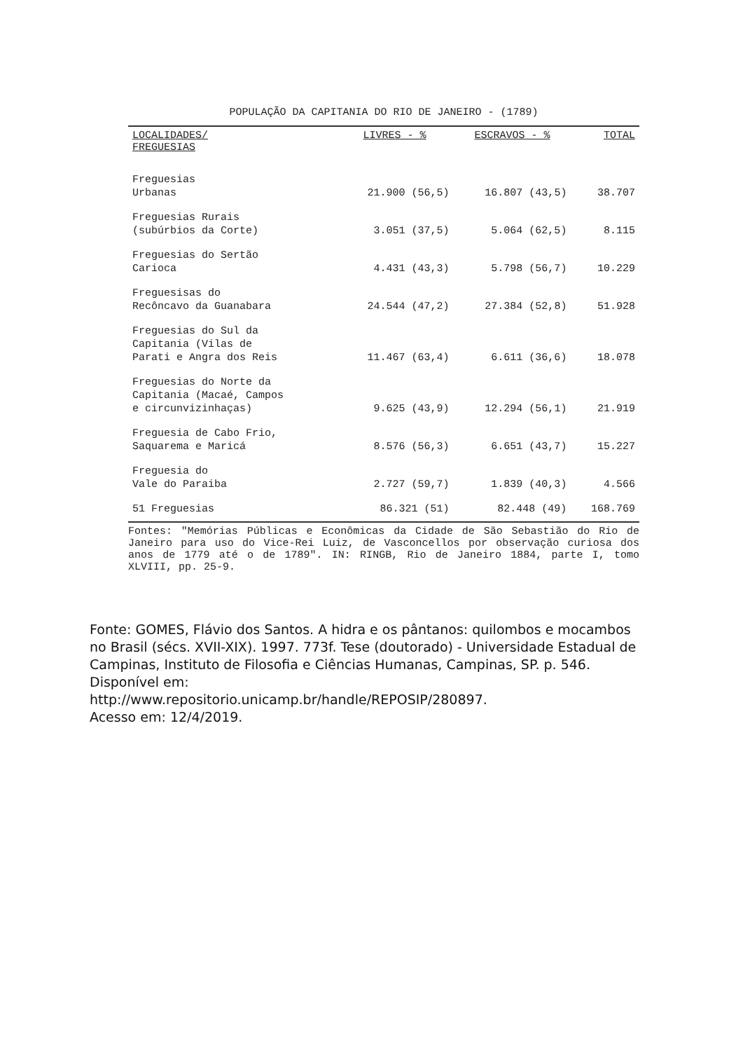POPULAÇÃO DA CAPITANIA DO RIO DE JANEIRO - (1789)
| LOCALIDADES/ FREGUESIAS | LIVRES - % | ESCRAVOS - % | TOTAL |
| --- | --- | --- | --- |
| Freguesias Urbanas | 21.900 (56,5) | 16.807 (43,5) | 38.707 |
| Freguesias Rurais (subúrbios da Corte) | 3.051 (37,5) | 5.064 (62,5) | 8.115 |
| Freguesias do Sertão Carioca | 4.431 (43,3) | 5.798 (56,7) | 10.229 |
| Freguesisas do Recôncavo da Guanabara | 24.544 (47,2) | 27.384 (52,8) | 51.928 |
| Freguesias do Sul da Capitania (Vilas de Parati e Angra dos Reis | 11.467 (63,4) | 6.611 (36,6) | 18.078 |
| Freguesias do Norte da Capitania (Macaé, Campos e circunvizinhaças) | 9.625 (43,9) | 12.294 (56,1) | 21.919 |
| Freguesia de Cabo Frio, Saquarema e Maricá | 8.576 (56,3) | 6.651 (43,7) | 15.227 |
| Freguesia do Vale do Paraiba | 2.727 (59,7) | 1.839 (40,3) | 4.566 |
| 51 Freguesias | 86.321 (51) | 82.448 (49) | 168.769 |
Fontes: "Memórias Públicas e Econômicas da Cidade de São Sebastião do Rio de Janeiro para uso do Vice-Rei Luiz, de Vasconcellos por observação curiosa dos anos de 1779 até o de 1789". IN: RINGB, Rio de Janeiro 1884, parte I, tomo XLVIII, pp. 25-9.
Fonte: GOMES, Flávio dos Santos. A hidra e os pântanos: quilombos e mocambos no Brasil (sécs. XVII-XIX). 1997. 773f. Tese (doutorado) - Universidade Estadual de Campinas, Instituto de Filosofia e Ciências Humanas, Campinas, SP. p. 546. Disponível em:
http://www.repositorio.unicamp.br/handle/REPOSIP/280897.
Acesso em: 12/4/2019.